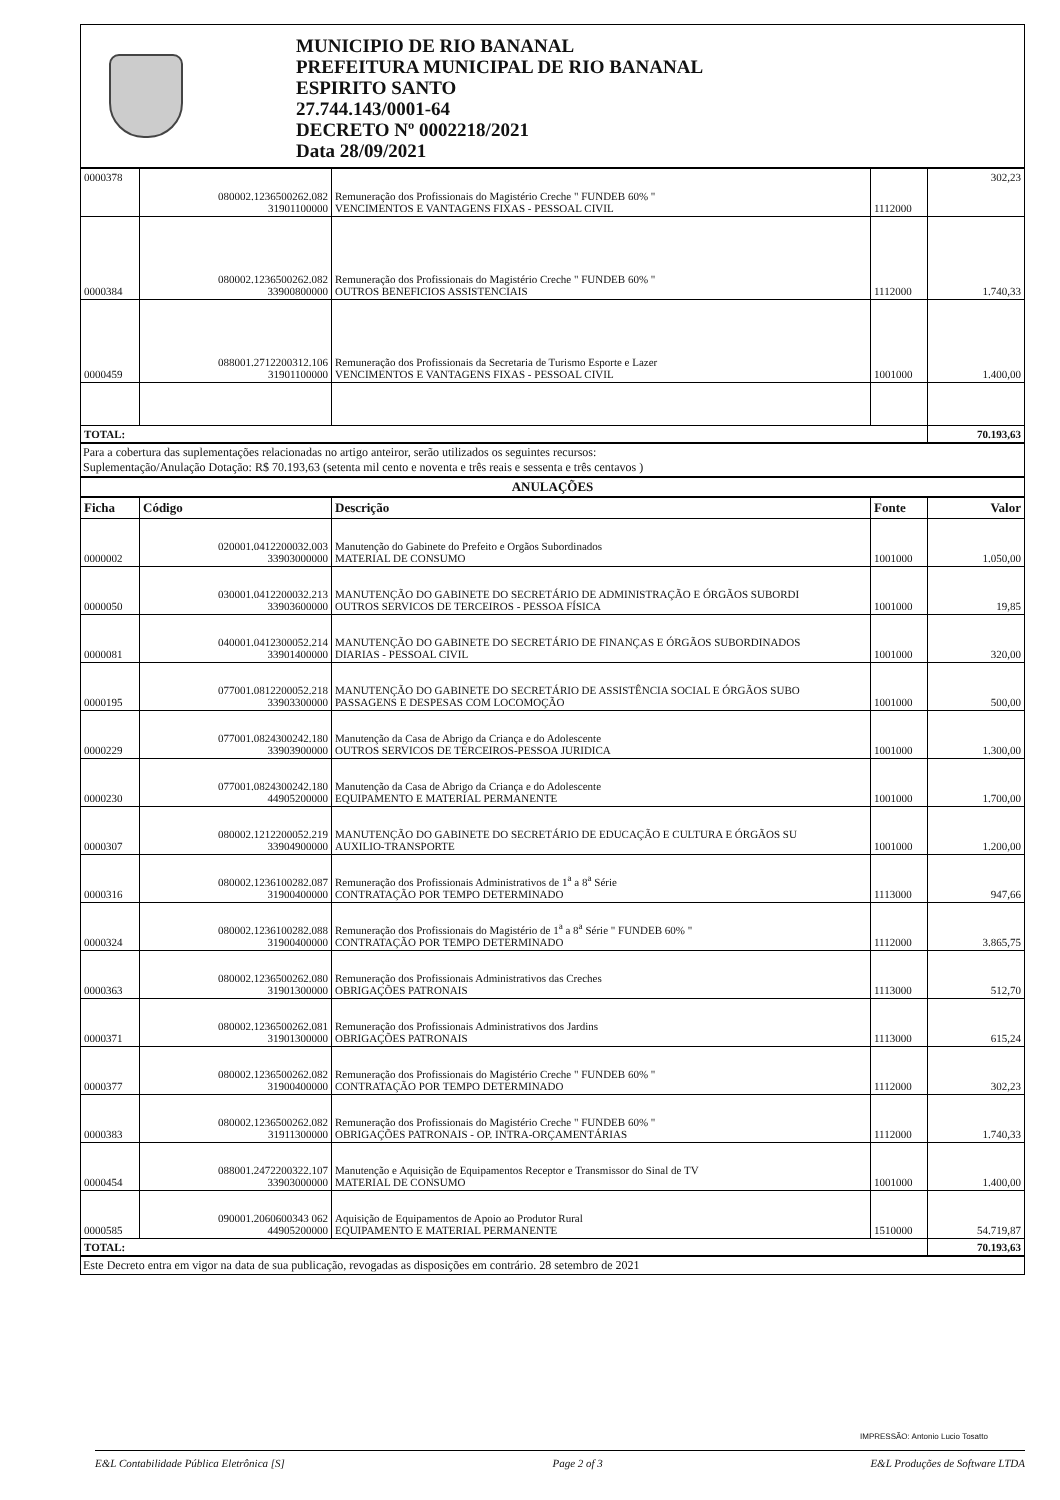MUNICIPIO DE RIO BANANAL
PREFEITURA MUNICIPAL DE RIO BANANAL
ESPIRITO SANTO
27.744.143/0001-64
DECRETO Nº 0002218/2021
Data 28/09/2021
| 0000378 | 080002.1236500262.082 31901100000 | Remuneração dos Profissionais do Magistério Creche " FUNDEB 60% " VENCIMENTOS E VANTAGENS FIXAS - PESSOAL CIVIL | 1112000 | 302,23 |
| 0000384 | 080002.1236500262.082 33900800000 | Remuneração dos Profissionais do Magistério Creche " FUNDEB 60% " OUTROS BENEFICIOS ASSISTENCIAIS | 1112000 | 1.740,33 |
| 0000459 | 088001.2712200312.106 31901100000 | Remuneração dos Profissionais da Secretaria de Turismo Esporte e Lazer VENCIMENTOS E VANTAGENS FIXAS - PESSOAL CIVIL | 1001000 | 1.400,00 |
| TOTAL: | | | | 70.193,63 |
Para a cobertura das suplementações relacionadas no artigo anteiror, serão utilizados os seguintes recursos:
Suplementação/Anulação Dotação: R$ 70.193,63 (setenta mil cento e noventa e três reais e sessenta e três centavos )
ANULAÇÕES
| Ficha | Código | Descrição | Fonte | Valor |
| --- | --- | --- | --- | --- |
| 0000002 | 020001.0412200032.003 33903000000 | Manutenção do Gabinete do Prefeito e Orgãos Subordinados MATERIAL DE CONSUMO | 1001000 | 1.050,00 |
| 0000050 | 030001.0412200032.213 33903600000 | MANUTENÇÃO DO GABINETE DO SECRETÁRIO DE ADMINISTRAÇÃO E ÓRGÃOS SUBORDI OUTROS SERVICOS DE TERCEIROS - PESSOA FÍSICA | 1001000 | 19,85 |
| 0000081 | 040001.0412300052.214 33901400000 | MANUTENÇÃO DO GABINETE DO SECRETÁRIO DE FINANÇAS E ÓRGÃOS SUBORDINADOS DIARIAS - PESSOAL CIVIL | 1001000 | 320,00 |
| 0000195 | 077001.0812200052.218 33903300000 | MANUTENÇÃO DO GABINETE DO SECRETÁRIO DE ASSISTÊNCIA SOCIAL E ÓRGÃOS SUBO PASSAGENS E DESPESAS COM LOCOMOÇÃO | 1001000 | 500,00 |
| 0000229 | 077001.0824300242.180 33903900000 | Manutenção da Casa de Abrigo da Criança e do Adolescente OUTROS SERVICOS DE TERCEIROS-PESSOA JURIDICA | 1001000 | 1.300,00 |
| 0000230 | 077001.0824300242.180 44905200000 | Manutenção da Casa de Abrigo da Criança e do Adolescente EQUIPAMENTO E MATERIAL PERMANENTE | 1001000 | 1.700,00 |
| 0000307 | 080002.1212200052.219 33904900000 | MANUTENÇÃO DO GABINETE DO SECRETÁRIO DE EDUCAÇÃO E CULTURA E ÓRGÃOS SU AUXILIO-TRANSPORTE | 1001000 | 1.200,00 |
| 0000316 | 080002.1236100282.087 31900400000 | Remuneração dos Profissionais Administrativos de 1<sup>a</sup> a 8<sup>a</sup> Série CONTRATAÇÃO POR TEMPO DETERMINADO | 1113000 | 947,66 |
| 0000324 | 080002.1236100282.088 31900400000 | Remuneração dos Profissionais do Magistério de 1<sup>a</sup> a 8<sup>a</sup> Série " FUNDEB 60% " CONTRATAÇÃO POR TEMPO DETERMINADO | 1112000 | 3.865,75 |
| 0000363 | 080002.1236500262.080 31901300000 | Remuneração dos Profissionais Administrativos das Creches OBRIGAÇÕES PATRONAIS | 1113000 | 512,70 |
| 0000371 | 080002.1236500262.081 31901300000 | Remuneração dos Profissionais Administrativos dos Jardins OBRIGAÇÕES PATRONAIS | 1113000 | 615,24 |
| 0000377 | 080002.1236500262.082 31900400000 | Remuneração dos Profissionais do Magistério Creche " FUNDEB 60% " CONTRATAÇÃO POR TEMPO DETERMINADO | 1112000 | 302,23 |
| 0000383 | 080002.1236500262.082 31911300000 | Remuneração dos Profissionais do Magistério Creche " FUNDEB 60% " OBRIGAÇÕES PATRONAIS - OP. INTRA-ORÇAMENTÁRIAS | 1112000 | 1.740,33 |
| 0000454 | 088001.2472200322.107 33903000000 | Manutenção e Aquisição de Equipamentos Receptor e Transmissor do Sinal de TV MATERIAL DE CONSUMO | 1001000 | 1.400,00 |
| 0000585 | 090001.2060600343 062 44905200000 | Aquisição de Equipamentos de Apoio ao Produtor Rural EQUIPAMENTO E MATERIAL PERMANENTE | 1510000 | 54.719,87 |
| TOTAL: | | | | 70.193,63 |
Este Decreto entra em vigor na data de sua publicação, revogadas as disposições em contrário. 28 setembro de 2021
IMPRESSÃO: Antonio Lucio Tosatto
E&L Contabilidade Pública Eletrônica [S] Page 2 of 3 E&L Produções de Software LTDA